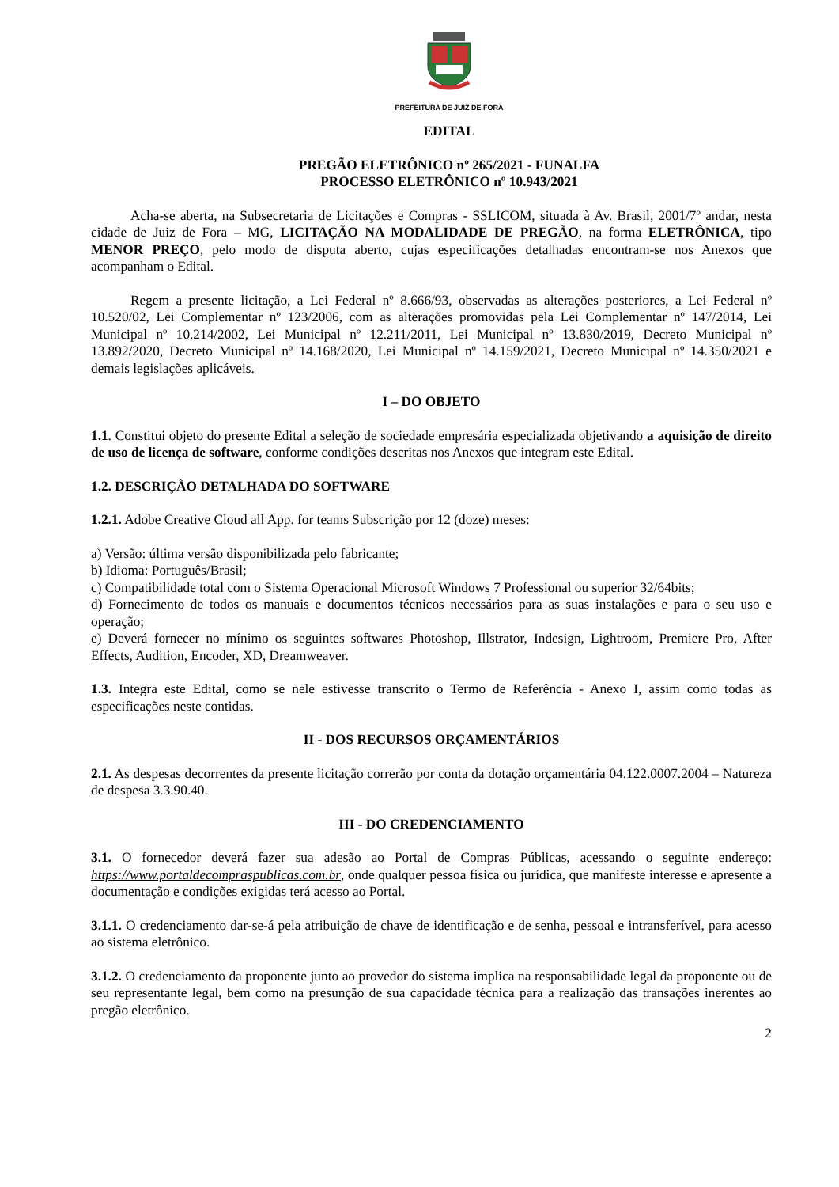PREFEITURA DE JUIZ DE FORA
EDITAL
PREGÃO ELETRÔNICO nº 265/2021 - FUNALFA
PROCESSO ELETRÔNICO nº 10.943/2021
Acha-se aberta, na Subsecretaria de Licitações e Compras - SSLICOM, situada à Av. Brasil, 2001/7º andar, nesta cidade de Juiz de Fora – MG, LICITAÇÃO NA MODALIDADE DE PREGÃO, na forma ELETRÔNICA, tipo MENOR PREÇO, pelo modo de disputa aberto, cujas especificações detalhadas encontram-se nos Anexos que acompanham o Edital.
Regem a presente licitação, a Lei Federal nº 8.666/93, observadas as alterações posteriores, a Lei Federal nº 10.520/02, Lei Complementar nº 123/2006, com as alterações promovidas pela Lei Complementar nº 147/2014, Lei Municipal nº 10.214/2002, Lei Municipal nº 12.211/2011, Lei Municipal nº 13.830/2019, Decreto Municipal nº 13.892/2020, Decreto Municipal nº 14.168/2020, Lei Municipal nº 14.159/2021, Decreto Municipal nº 14.350/2021 e demais legislações aplicáveis.
I – DO OBJETO
1.1. Constitui objeto do presente Edital a seleção de sociedade empresária especializada objetivando a aquisição de direito de uso de licença de software, conforme condições descritas nos Anexos que integram este Edital.
1.2. DESCRIÇÃO DETALHADA DO SOFTWARE
1.2.1. Adobe Creative Cloud all App. for teams Subscrição por 12 (doze) meses:
a) Versão: última versão disponibilizada pelo fabricante;
b) Idioma: Português/Brasil;
c) Compatibilidade total com o Sistema Operacional Microsoft Windows 7 Professional ou superior 32/64bits;
d) Fornecimento de todos os manuais e documentos técnicos necessários para as suas instalações e para o seu uso e operação;
e) Deverá fornecer no mínimo os seguintes softwares Photoshop, Illstrator, Indesign, Lightroom, Premiere Pro, After Effects, Audition, Encoder, XD, Dreamweaver.
1.3. Integra este Edital, como se nele estivesse transcrito o Termo de Referência - Anexo I, assim como todas as especificações neste contidas.
II - DOS RECURSOS ORÇAMENTÁRIOS
2.1. As despesas decorrentes da presente licitação correrão por conta da dotação orçamentária 04.122.0007.2004 – Natureza de despesa 3.3.90.40.
III - DO CREDENCIAMENTO
3.1. O fornecedor deverá fazer sua adesão ao Portal de Compras Públicas, acessando o seguinte endereço: https://www.portaldecompraspublicas.com.br, onde qualquer pessoa física ou jurídica, que manifeste interesse e apresente a documentação e condições exigidas terá acesso ao Portal.
3.1.1. O credenciamento dar-se-á pela atribuição de chave de identificação e de senha, pessoal e intransferível, para acesso ao sistema eletrônico.
3.1.2. O credenciamento da proponente junto ao provedor do sistema implica na responsabilidade legal da proponente ou de seu representante legal, bem como na presunção de sua capacidade técnica para a realização das transações inerentes ao pregão eletrônico.
2